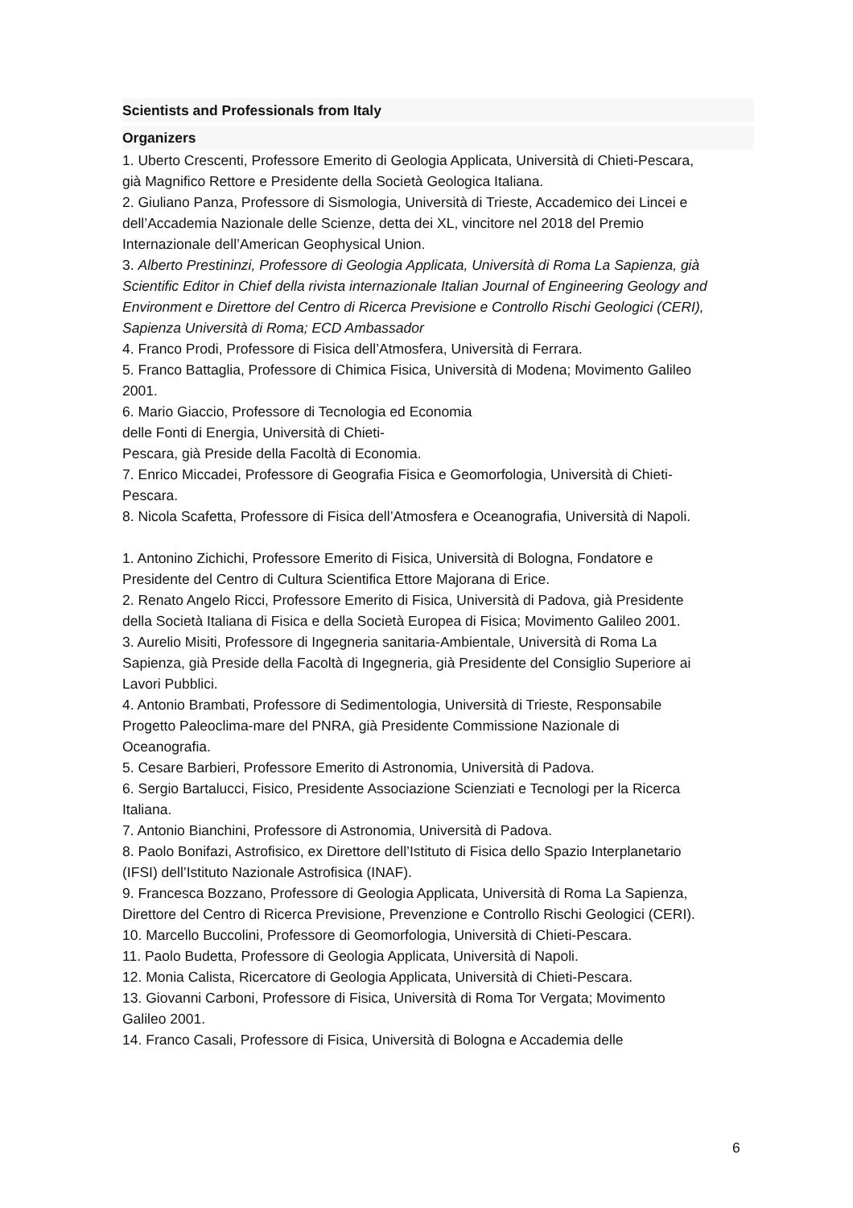Scientists and Professionals from Italy
Organizers
1. Uberto Crescenti, Professore Emerito di Geologia Applicata, Università di Chieti-Pescara, già Magnifico Rettore e Presidente della Società Geologica Italiana.
2. Giuliano Panza, Professore di Sismologia, Università di Trieste, Accademico dei Lincei e dell’Accademia Nazionale delle Scienze, detta dei XL, vincitore nel 2018 del Premio Internazionale dell’American Geophysical Union.
3. Alberto Prestininzi, Professore di Geologia Applicata, Università di Roma La Sapienza, già Scientific Editor in Chief della rivista internazionale Italian Journal of Engineering Geology and Environment e Direttore del Centro di Ricerca Previsione e Controllo Rischi Geologici (CERI), Sapienza Università di Roma; ECD Ambassador
4. Franco Prodi, Professore di Fisica dell’Atmosfera, Università di Ferrara.
5. Franco Battaglia, Professore di Chimica Fisica, Università di Modena; Movimento Galileo 2001.
6. Mario Giaccio, Professore di Tecnologia ed Economia
delle Fonti di Energia, Università di Chieti-
Pescara, già Preside della Facoltà di Economia.
7. Enrico Miccadei, Professore di Geografia Fisica e Geomorfologia, Università di Chieti-Pescara.
8. Nicola Scafetta, Professore di Fisica dell’Atmosfera e Oceanografia, Università di Napoli.
1. Antonino Zichichi, Professore Emerito di Fisica, Università di Bologna, Fondatore e Presidente del Centro di Cultura Scientifica Ettore Majorana di Erice.
2. Renato Angelo Ricci, Professore Emerito di Fisica, Università di Padova, già Presidente della Società Italiana di Fisica e della Società Europea di Fisica; Movimento Galileo 2001.
3. Aurelio Misiti, Professore di Ingegneria sanitaria-Ambientale, Università di Roma La Sapienza, già Preside della Facoltà di Ingegneria, già Presidente del Consiglio Superiore ai Lavori Pubblici.
4. Antonio Brambati, Professore di Sedimentologia, Università di Trieste, Responsabile Progetto Paleoclima-mare del PNRA, già Presidente Commissione Nazionale di Oceanografia.
5. Cesare Barbieri, Professore Emerito di Astronomia, Università di Padova.
6. Sergio Bartalucci, Fisico, Presidente Associazione Scienziati e Tecnologi per la Ricerca Italiana.
7. Antonio Bianchini, Professore di Astronomia, Università di Padova.
8. Paolo Bonifazi, Astrofisico, ex Direttore dell’Istituto di Fisica dello Spazio Interplanetario (IFSI) dell’Istituto Nazionale Astrofisica (INAF).
9. Francesca Bozzano, Professore di Geologia Applicata, Università di Roma La Sapienza, Direttore del Centro di Ricerca Previsione, Prevenzione e Controllo Rischi Geologici (CERI).
10. Marcello Buccolini, Professore di Geomorfologia, Università di Chieti-Pescara.
11. Paolo Budetta, Professore di Geologia Applicata, Università di Napoli.
12. Monia Calista, Ricercatore di Geologia Applicata, Università di Chieti-Pescara.
13. Giovanni Carboni, Professore di Fisica, Università di Roma Tor Vergata; Movimento Galileo 2001.
14. Franco Casali, Professore di Fisica, Università di Bologna e Accademia delle
6